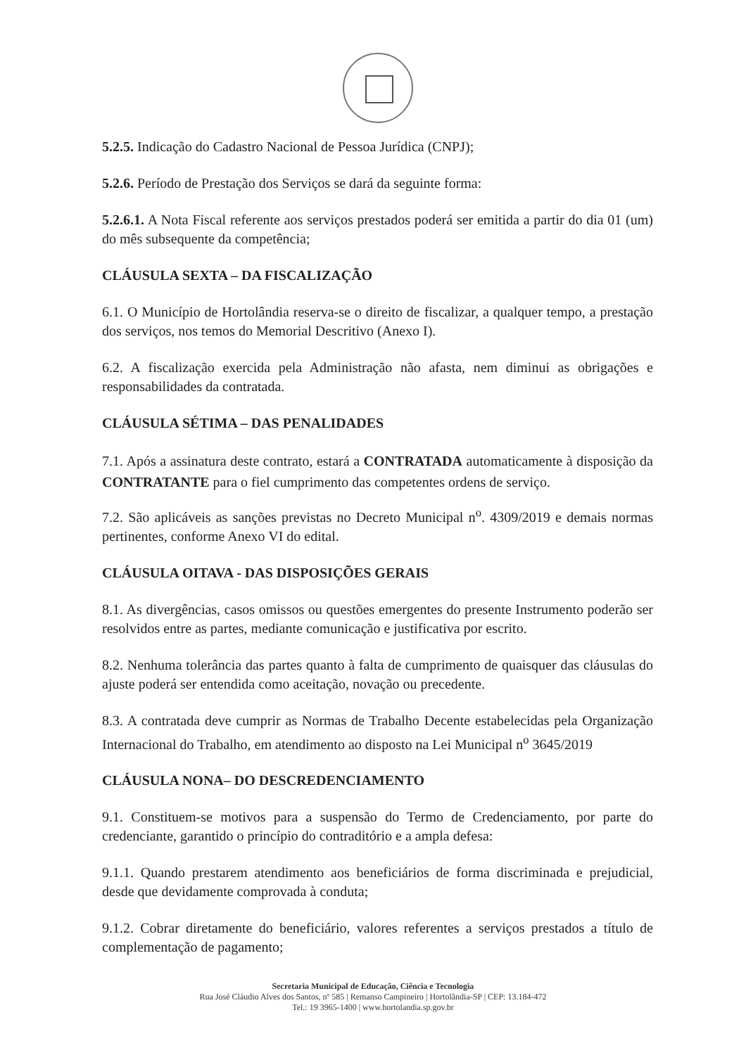5.2.5. Indicação do Cadastro Nacional de Pessoa Jurídica (CNPJ);
5.2.6. Período de Prestação dos Serviços se dará da seguinte forma:
5.2.6.1. A Nota Fiscal referente aos serviços prestados poderá ser emitida a partir do dia 01 (um) do mês subsequente da competência;
CLÁUSULA SEXTA – DA FISCALIZAÇÃO
6.1. O Município de Hortolândia reserva-se o direito de fiscalizar, a qualquer tempo, a prestação dos serviços, nos temos do Memorial Descritivo (Anexo I).
6.2. A fiscalização exercida pela Administração não afasta, nem diminui as obrigações e responsabilidades da contratada.
CLÁUSULA SÉTIMA – DAS PENALIDADES
7.1. Após a assinatura deste contrato, estará a CONTRATADA automaticamente à disposição da CONTRATANTE para o fiel cumprimento das competentes ordens de serviço.
7.2. São aplicáveis as sanções previstas no Decreto Municipal n<sup>o</sup>. 4309/2019 e demais normas pertinentes, conforme Anexo VI do edital.
CLÁUSULA OITAVA - DAS DISPOSIÇÕES GERAIS
8.1. As divergências, casos omissos ou questões emergentes do presente Instrumento poderão ser resolvidos entre as partes, mediante comunicação e justificativa por escrito.
8.2. Nenhuma tolerância das partes quanto à falta de cumprimento de quaisquer das cláusulas do ajuste poderá ser entendida como aceitação, novação ou precedente.
8.3. A contratada deve cumprir as Normas de Trabalho Decente estabelecidas pela Organização Internacional do Trabalho, em atendimento ao disposto na Lei Municipal n<sup>o</sup> 3645/2019
CLÁUSULA NONA– DO DESCREDENCIAMENTO
9.1. Constituem-se motivos para a suspensão do Termo de Credenciamento, por parte do credenciante, garantido o princípio do contraditório e a ampla defesa:
9.1.1. Quando prestarem atendimento aos beneficiários de forma discriminada e prejudicial, desde que devidamente comprovada à conduta;
9.1.2. Cobrar diretamente do beneficiário, valores referentes a serviços prestados a título de complementação de pagamento;
Secretaria Municipal de Educação, Ciência e Tecnologia
Rua José Cláudio Alves dos Santos, nº 585 | Remanso Campineiro | Hortolândia-SP | CEP: 13.184-472
Tel.: 19 3965-1400 | www.hortolandia.sp.gov.br